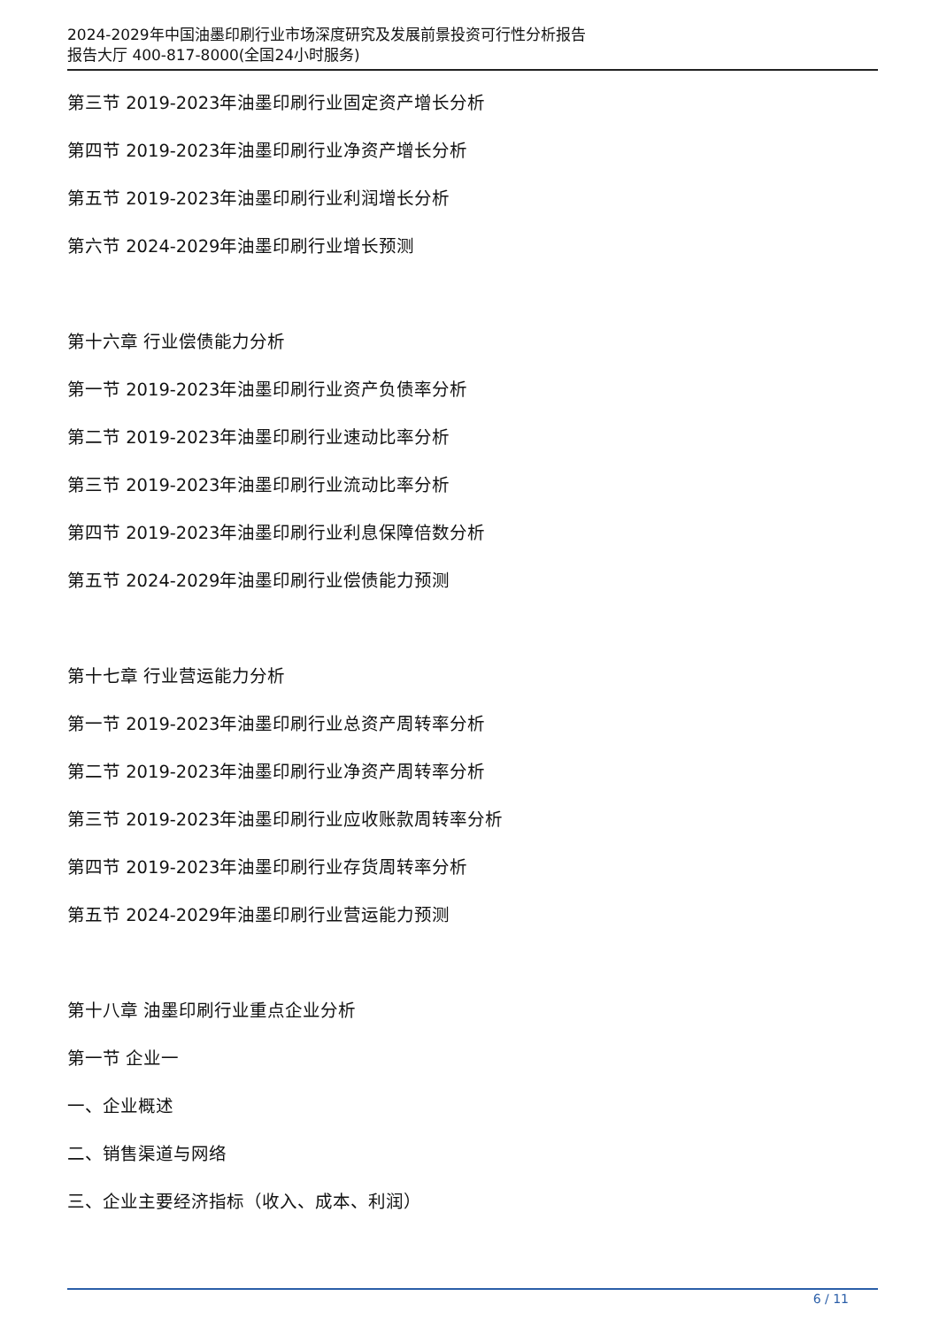2024-2029年中国油墨印刷行业市场深度研究及发展前景投资可行性分析报告
报告大厅 400-817-8000(全国24小时服务)
第三节 2019-2023年油墨印刷行业固定资产增长分析
第四节 2019-2023年油墨印刷行业净资产增长分析
第五节 2019-2023年油墨印刷行业利润增长分析
第六节 2024-2029年油墨印刷行业增长预测
第十六章 行业偿债能力分析
第一节 2019-2023年油墨印刷行业资产负债率分析
第二节 2019-2023年油墨印刷行业速动比率分析
第三节 2019-2023年油墨印刷行业流动比率分析
第四节 2019-2023年油墨印刷行业利息保障倍数分析
第五节 2024-2029年油墨印刷行业偿债能力预测
第十七章 行业营运能力分析
第一节 2019-2023年油墨印刷行业总资产周转率分析
第二节 2019-2023年油墨印刷行业净资产周转率分析
第三节 2019-2023年油墨印刷行业应收账款周转率分析
第四节 2019-2023年油墨印刷行业存货周转率分析
第五节 2024-2029年油墨印刷行业营运能力预测
第十八章 油墨印刷行业重点企业分析
第一节 企业一
一、企业概述
二、销售渠道与网络
三、企业主要经济指标（收入、成本、利润）
6 / 11